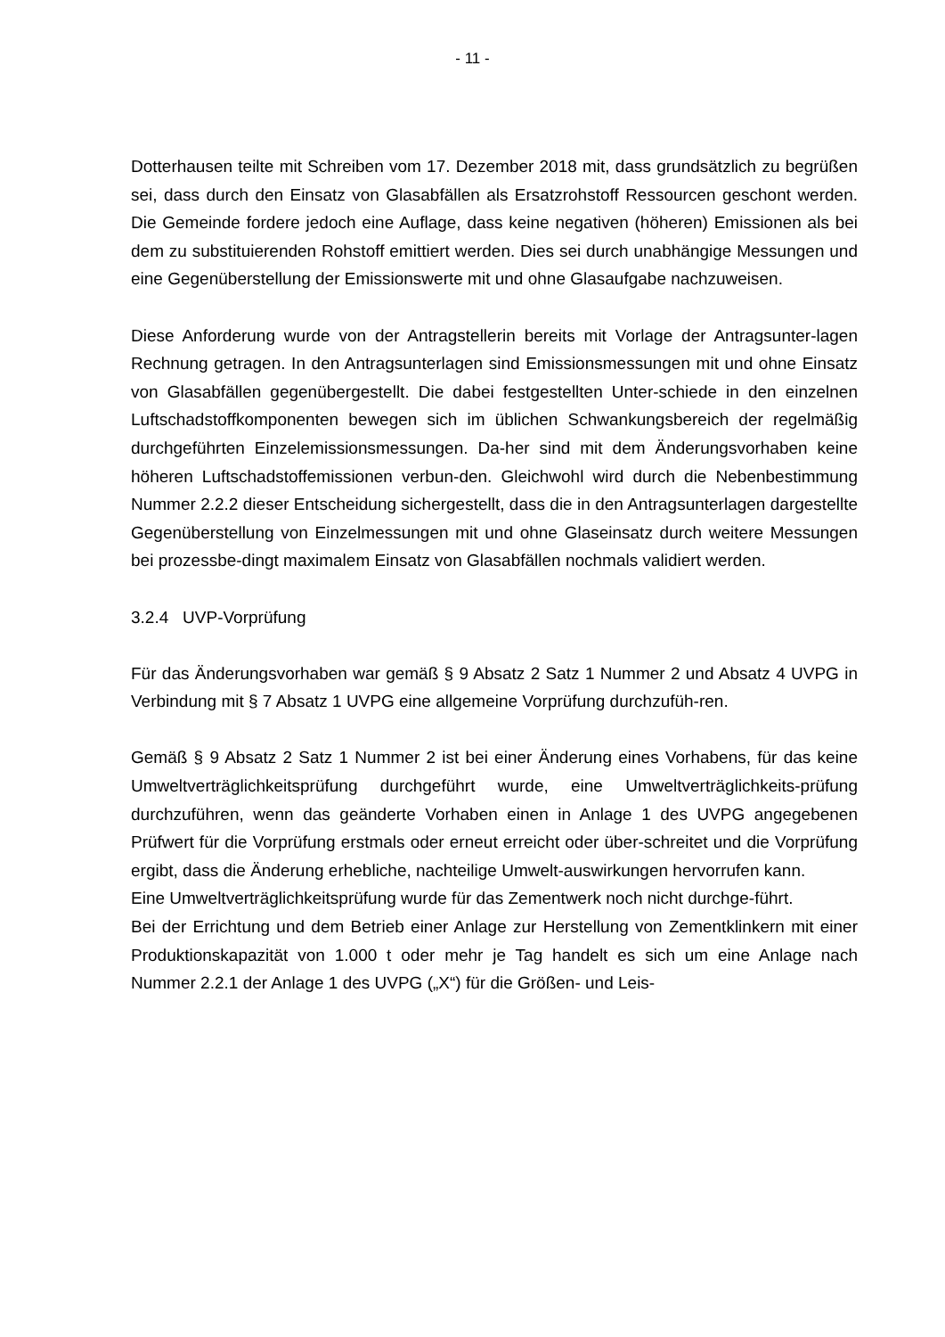- 11 -
Dotterhausen teilte mit Schreiben vom 17. Dezember 2018 mit, dass grundsätzlich zu begrüßen sei, dass durch den Einsatz von Glasabfällen als Ersatzrohstoff Ressourcen geschont werden. Die Gemeinde fordere jedoch eine Auflage, dass keine negativen (höheren) Emissionen als bei dem zu substituierenden Rohstoff emittiert werden. Dies sei durch unabhängige Messungen und eine Gegenüberstellung der Emissionswerte mit und ohne Glasaufgabe nachzuweisen.
Diese Anforderung wurde von der Antragstellerin bereits mit Vorlage der Antragsunter-lagen Rechnung getragen. In den Antragsunterlagen sind Emissionsmessungen mit und ohne Einsatz von Glasabfällen gegenübergestellt. Die dabei festgestellten Unter-schiede in den einzelnen Luftschadstoffkomponenten bewegen sich im üblichen Schwankungsbereich der regelmäßig durchgeführten Einzelemissionsmessungen. Da-her sind mit dem Änderungsvorhaben keine höheren Luftschadstoffemissionen verbun-den. Gleichwohl wird durch die Nebenbestimmung Nummer 2.2.2 dieser Entscheidung sichergestellt, dass die in den Antragsunterlagen dargestellte Gegenüberstellung von Einzelmessungen mit und ohne Glaseinsatz durch weitere Messungen bei prozessbe-dingt maximalem Einsatz von Glasabfällen nochmals validiert werden.
3.2.4 UVP-Vorprüfung
Für das Änderungsvorhaben war gemäß § 9 Absatz 2 Satz 1 Nummer 2 und Absatz 4 UVPG in Verbindung mit § 7 Absatz 1 UVPG eine allgemeine Vorprüfung durchzufüh-ren.
Gemäß § 9 Absatz 2 Satz 1 Nummer 2 ist bei einer Änderung eines Vorhabens, für das keine Umweltverträglichkeitsprüfung durchgeführt wurde, eine Umweltverträglichkeits-prüfung durchzuführen, wenn das geänderte Vorhaben einen in Anlage 1 des UVPG angegebenen Prüfwert für die Vorprüfung erstmals oder erneut erreicht oder über-schreitet und die Vorprüfung ergibt, dass die Änderung erhebliche, nachteilige Umwelt-auswirkungen hervorrufen kann.
Eine Umweltverträglichkeitsprüfung wurde für das Zementwerk noch nicht durchge-führt.
Bei der Errichtung und dem Betrieb einer Anlage zur Herstellung von Zementklinkern mit einer Produktionskapazität von 1.000 t oder mehr je Tag handelt es sich um eine Anlage nach Nummer 2.2.1 der Anlage 1 des UVPG („X“) für die Größen- und Leis-